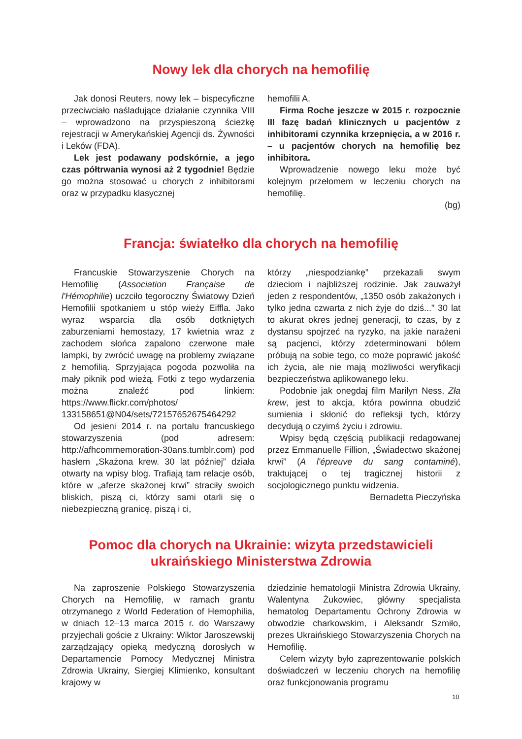Nowy lek dla chorych na hemofilię
Jak donosi Reuters, nowy lek – bispecyficzne przeciwciało naśladujące działanie czynnika VIII – wprowadzono na przyspieszoną ścieżkę rejestracji w Amerykańskiej Agencji ds. Żywności i Leków (FDA).
Lek jest podawany podskórnie, a jego czas półtrwania wynosi aż 2 tygodnie! Będzie go można stosować u chorych z inhibitorami oraz w przypadku klasycznej
hemofilii A.
Firma Roche jeszcze w 2015 r. rozpocznie III fazę badań klinicznych u pacjentów z inhibitorami czynnika krzepnięcia, a w 2016 r. – u pacjentów chorych na hemofilię bez inhibitora.
Wprowadzenie nowego leku może być kolejnym przełomem w leczeniu chorych na hemofilię.
(bg)
Francja: światełko dla chorych na hemofilię
Francuskie Stowarzyszenie Chorych na Hemofilię (Association Française de l'Hémophilie) uczciło tegoroczny Światowy Dzień Hemofilii spotkaniem u stóp wieży Eiffla. Jako wyraz wsparcia dla osób dotkniętych zaburzeniami hemostazy, 17 kwietnia wraz z zachodem słońca zapalono czerwone małe lampki, by zwrócić uwagę na problemy związane z hemofilią. Sprzyjająca pogoda pozwoliła na mały piknik pod wieżą. Fotki z tego wydarzenia można znaleźć pod linkiem: https://www.flickr.com/photos/ 133158651@N04/sets/72157652675464292
Od jesieni 2014 r. na portalu francuskiego stowarzyszenia (pod adresem: http://afhcommemoration-30ans.tumblr.com) pod hasłem „Skażona krew. 30 lat później” działa otwarty na wpisy blog. Trafiają tam relacje osób, które w „aferze skażonej krwi” straciły swoich bliskich, piszą ci, którzy sami otarli się o niebezpieczną granicę, piszą i ci,
którzy „niespodziankę” przekazali swym dzieciom i najbliższej rodzinie. Jak zauważył jeden z respondentów, „1350 osób zakażonych i tylko jedna czwarta z nich żyje do dziś...” 30 lat to akurat okres jednej generacji, to czas, by z dystansu spojrzeć na ryzyko, na jakie narażeni są pacjenci, którzy zdeterminowani bólem próbują na sobie tego, co może poprawić jakość ich życia, ale nie mają możliwości weryfikacji bezpieczeństwa aplikowanego leku.
Podobnie jak onegdaj film Marilyn Ness, Zła krew, jest to akcja, która powinna obudzić sumienia i skłonić do refleksji tych, którzy decydują o czyimś życiu i zdrowiu.
Wpisy będą częścią publikacji redagowanej przez Emmanuelle Fillion, „Świadectwo skażonej krwi” (A l'épreuve du sang contaminé), traktującej o tej tragicznej historii z socjologicznego punktu widzenia.
Bernadetta Pieczyńska
Pomoc dla chorych na Ukrainie: wizyta przedstawicieli
ukraińskiego Ministerstwa Zdrowia
Na zaproszenie Polskiego Stowarzyszenia Chorych na Hemofilię, w ramach grantu otrzymanego z World Federation of Hemophilia, w dniach 12–13 marca 2015 r. do Warszawy przyjechali goście z Ukrainy: Wiktor Jaroszewskij zarządzający opieką medyczną dorosłych w Departamencie Pomocy Medycznej Ministra Zdrowia Ukrainy, Siergiej Klimienko, konsultant krajowy w
dziedzinie hematologii Ministra Zdrowia Ukrainy, Walentyna Żukowiec, główny specjalista hematolog Departamentu Ochrony Zdrowia w obwodzie charkowskim, i Aleksandr Szmiło, prezes Ukraińskiego Stowarzyszenia Chorych na Hemofilię.
Celem wizyty było zaprezentowanie polskich doświadczeń w leczeniu chorych na hemofilię oraz funkcjonowania programu
10